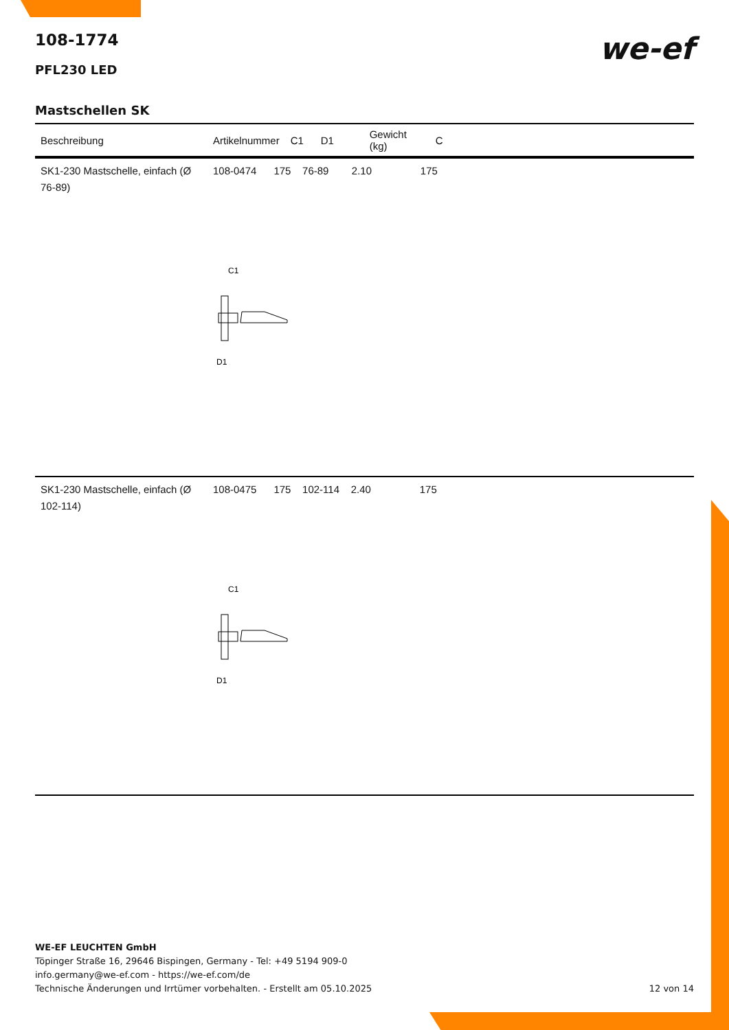we-ef
108-1774
PFL230 LED
Mastschellen SK
| Beschreibung | Artikelnummer | C1 | D1 | Gewicht (kg) | C |
| --- | --- | --- | --- | --- | --- |
| SK1-230 Mastschelle, einfach (Ø 76-89) | 108-0474 175 76-89 2.10 175 C1 D1 | | | | |
| SK1-230 Mastschelle, einfach (Ø 102-114) | 108-0475 175 102-114 2.40 175 C1 D1 | | | | |
WE-EF LEUCHTEN GmbH
Töpinger Straße 16, 29646 Bispingen, Germany - Tel: +49 5194 909-0
info.germany@we-ef.com - https://we-ef.com/de
Technische Änderungen und Irrtümer vorbehalten. - Erstellt am 05.10.2025 12 von 14